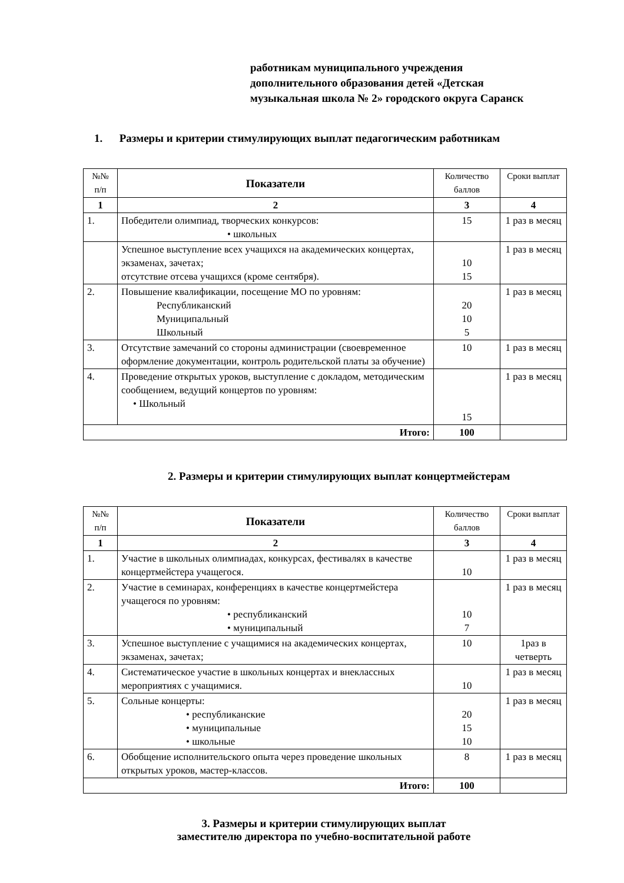работникам муниципального учреждения
дополнительного образования детей «Детская
музыкальная школа № 2» городского округа Саранск
1. Размеры и критерии стимулирующих выплат педагогическим работникам
| №№ п/п | Показатели | Количество баллов | Сроки выплат |
| --- | --- | --- | --- |
| 1 | 2 | 3 | 4 |
| 1. | Победители олимпиад, творческих конкурсов: • школьных | 15 | 1 раз в месяц |
| | Успешное выступление всех учащихся на академических концертах, экзаменах, зачетах; отсутствие отсева учащихся (кроме сентября). | 10 15 | 1 раз в месяц |
| 2. | Повышение квалификации, посещение МО по уровням: Республиканский Муниципальный Школьный | 20 10 5 | 1 раз в месяц |
| 3. | Отсутствие замечаний со стороны администрации (своевременное оформление документации, контроль родительской платы за обучение) | 10 | 1 раз в месяц |
| 4. | Проведение открытых уроков, выступление с докладом, методическим сообщением, ведущий концертов по уровням: • Школьный | 15 | 1 раз в месяц |
| Итого: | | 100 | |
2. Размеры и критерии стимулирующих выплат концертмейстерам
| №№ п/п | Показатели | Количество баллов | Сроки выплат |
| --- | --- | --- | --- |
| 1 | 2 | 3 | 4 |
| 1. | Участие в школьных олимпиадах, конкурсах, фестивалях в качестве концертмейстера учащегося. | 10 | 1 раз в месяц |
| 2. | Участие в семинарах, конференциях в качестве концертмейстера учащегося по уровням: • республиканский • муниципальный | 10 7 | 1 раз в месяц |
| 3. | Успешное выступление с учащимися на академических концертах, экзаменах, зачетах; | 10 | 1раз в четверть |
| 4. | Систематическое участие в школьных концертах и внеклассных мероприятиях с учащимися. | 10 | 1 раз в месяц |
| 5. | Сольные концерты: • республиканские • муниципальные • школьные | 20 15 10 | 1 раз в месяц |
| 6. | Обобщение исполнительского опыта через проведение школьных открытых уроков, мастер-классов. | 8 | 1 раз в месяц |
| Итого: | | 100 | |
3. Размеры и критерии стимулирующих выплат
заместителю директора по учебно-воспитательной работе